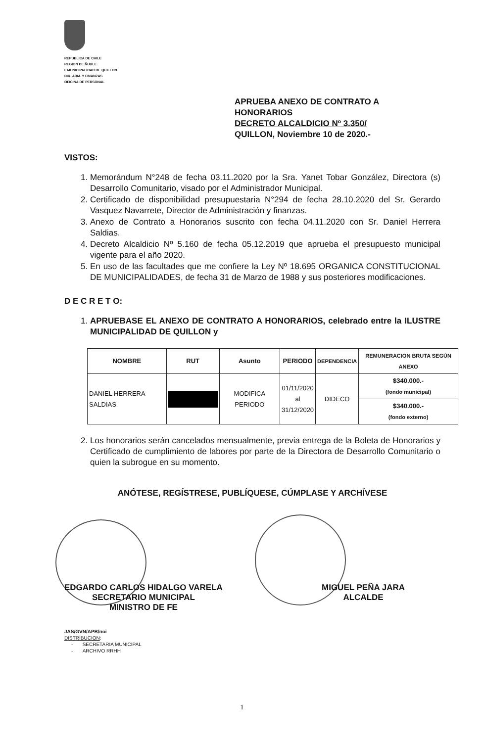REPUBLICA DE CHILE
REGION DE ÑUBLE
I. MUNICIPALIDAD DE QUILLON
DIR. ADM. Y FINANZAS
OFICINA DE PERSONAL
APRUEBA ANEXO DE CONTRATO A
HONORARIOS
DECRETO ALCALDICIO Nº 3.350/
QUILLON, Noviembre 10 de 2020.-
VISTOS:
1. Memorándum N°248 de fecha 03.11.2020 por la Sra. Yanet Tobar González, Directora (s) Desarrollo Comunitario, visado por el Administrador Municipal.
2. Certificado de disponibilidad presupuestaria N°294 de fecha 28.10.2020 del Sr. Gerardo Vasquez Navarrete, Director de Administración y finanzas.
3. Anexo de Contrato a Honorarios suscrito con fecha 04.11.2020 con Sr. Daniel Herrera Saldias.
4. Decreto Alcaldicio Nº 5.160 de fecha 05.12.2019 que aprueba el presupuesto municipal vigente para el año 2020.
5. En uso de las facultades que me confiere la Ley Nº 18.695 ORGANICA CONSTITUCIONAL DE MUNICIPALIDADES, de fecha 31 de Marzo de 1988 y sus posteriores modificaciones.
D E C R E T O:
1. APRUEBASE EL ANEXO DE CONTRATO A HONORARIOS, celebrado entre la ILUSTRE MUNICIPALIDAD DE QUILLON y
| NOMBRE | RUT | Asunto | PERIODO | DEPENDENCIA | REMUNERACION BRUTA SEGÚN ANEXO |
| --- | --- | --- | --- | --- | --- |
| DANIEL HERRERA SALDIAS | | MODIFICA PERIODO | 01/11/2020 al 31/12/2020 | DIDECO | $340.000.- (fondo municipal) |
| | | | | | $340.000.- (fondo externo) |
2. Los honorarios serán cancelados mensualmente, previa entrega de la Boleta de Honorarios y Certificado de cumplimiento de labores por parte de la Directora de Desarrollo Comunitario o quien la subrogue en su momento.
ANÓTESE, REGÍSTRESE, PUBLÍQUESE, CÚMPLASE Y ARCHÍVESE
EDGARDO CARLOS HIDALGO VARELA
SECRETARIO MUNICIPAL
MINISTRO DE FE
MIGUEL PEÑA JARA
ALCALDE
JAS/GVN/APB/noi
DISTRIBUCION:
- SECRETARIA MUNICIPAL
- ARCHIVO RRHH
1